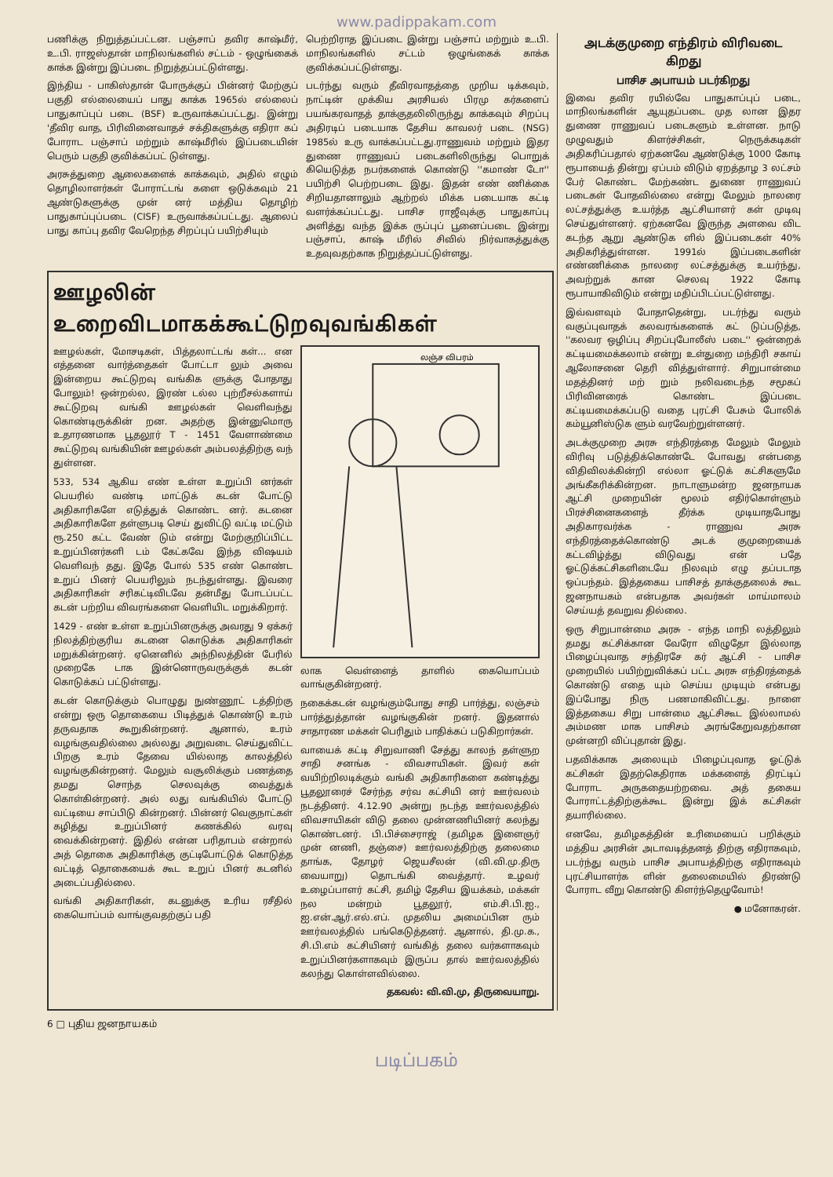www.padippakam.com
பணிக்கு நிறுத்தப்பட்டன. பஞ்சாப் தவிர காஷ்மீர், உ.பி. ராஜஸ்தான் மாநிலங்களில் சட்டம் - ஒழுங்கைக் காக்க இன்று இப்படை நிறுத்தப்பட்டுள்ளது.
இந்திய - பாகிஸ்தான் போருக்குப் பின்னர் மேற்குப் பகுதி எல்லையைப் பாது காக்க 1965ல் எல்லைப் பாதுகாப்புப் படை (BSF) உருவாக்கப்பட்டது. இன்று 'தீவிர வாத, பிரிவினைவாதச் சக்திகளுக்கு எதிரா கப் போராட பஞ்சாப் மற்றும் காஷ்மீரில் இப்படையின் பெரும் பகுதி குவிக்கப்பட் டுள்ளது.
அரசுத்துறை ஆலைகளைக் காக்கவும், அதில் எழும் தொழிலாளர்கள் போராட்டங் களை ஒடுக்கவும் 21 ஆண்டுகளுக்கு முன் னர் மத்திய தொழிற் பாதுகாப்புப்படை (CISF) உருவாக்கப்பட்டது. ஆலைப் பாது காப்பு தவிர வேறெந்த சிறப்புப் பயிற்சியும்
பெற்றிராத இப்படை இன்று பஞ்சாப் மற்றும் உ.பி. மாநிலங்களில் சட்டம் ஒழுங்கைக் காக்க குவிக்கப்பட்டுள்ளது.
படர்ந்து வரும் தீவிரவாதத்தை முறிய டிக்கவும், நாட்டின் முக்கிய அரசியல் பிரமு கர்களைப் பயங்கரவாதத் தாக்குதலிலிருந்து காக்கவும் சிறப்பு அதிரடிப் படையாக தேசிய காவலர் படை (NSG) 1985ல் உரு வாக்கப்பட்டது.ராணுவம் மற்றும் இதர துணை ராணுவப் படைகளிலிருந்து பொறுக் கியெடுத்த நபர்களைக் கொண்டு ''கமாண் டோ'' பயிற்சி பெற்றபடை இது. இதன் எண் ணிக்கை சிறியதானாலும் ஆற்றல் மிக்க படையாக கட்டி வளர்க்கப்பட்டது. பாசிச ராஜீவுக்கு பாதுகாப்பு அளித்து வந்த இக்க ருப்புப் பூனைப்படை இன்று பஞ்சாப், காஷ் மீரில் சிவில் நிர்வாகத்துக்கு உதவுவதற்காக நிறுத்தப்பட்டுள்ளது.
ஊழலின் உறைவிடமாகக்கூட்டுறவுவங்கிகள்
ஊழல்கள், மோசடிகள், பித்தலாட்டங் கள்... என எத்தனை வார்த்தைகள் போட்டா லும் அவை இன்றைய கூட்டுறவு வங்கிக ளுக்கு போதாது போலும்! ஒன்றல்ல, இரண் டல்ல புற்றீசல்களாய் கூட்டுறவு வங்கி ஊழல்கள் வெளிவந்து கொண்டிருக்கின் றன. அதற்கு இன்னுமொரு உதாரணமாக பூதலூர் T - 1451 வேளாண்மை கூட்டுறவு வங்கியின் ஊழல்கள் அம்பலத்திற்கு வந் துள்ளன.
533, 534 ஆகிய எண் உள்ள உறுப்பி னர்கள் பெயரில் வண்டி மாட்டுக் கடன் போட்டு அதிகாரிகளே எடுத்துக் கொண்ட னர். கடனை அதிகாரிகளே தள்ளுபடி செய் துவிட்டு வட்டி மட்டும் ரூ.250 கட்ட வேண் டும் என்று மேற்குறிப்பிட்ட உறுப்பினர்களி டம் கேட்கவே இந்த விஷயம் வெளிவந் தது. இதே போல் 535 எண் கொண்ட உறுப் பினர் பெயரிலும் நடந்துள்ளது. இவரை அதிகாரிகள் சரிகட்டிவிடவே தன்மீது போடப்பட்ட கடன் பற்றிய விவரங்களை வெளியிட மறுக்கிறார்.
1429 - எண் உள்ள உறுப்பினருக்கு அவரது 9 ஏக்கர் நிலத்திற்குரிய கடனை கொடுக்க அதிகாரிகள் மறுக்கின்றனர். ஏனெனில் அந்நிலத்தின் பேரில் முறைகே டாக இன்னொருவருக்குக் கடன் கொடுக்கப் பட்டுள்ளது.
கடன் கொடுக்கும் பொழுது நுண்ணூட் டத்திற்கு என்று ஒரு தொகையை பிடித்துக் கொண்டு உரம் தருவதாக கூறுகின்றனர். ஆனால், உரம் வழங்குவதில்லை அல்லது அறுவடை செய்துவிட்ட பிறகு உரம் தேவை யில்லாத காலத்தில் வழங்குகின்றனர். மேலும் வசூலிக்கும் பணத்தை தமது சொந்த செலவுக்கு வைத்துக் கொள்கின்றனர். அல் லது வங்கியில் போட்டு வட்டியை சாப்பிடு கின்றனர். பின்னர் வெகுநாட்கள் கழித்து உறுப்பினர் கணக்கில் வரவு வைக்கின்றனர். இதில் என்ன பரிதாபம் என்றால் அத் தொகை அதிகாரிக்கு குட்டிபோட்டுக் கொடுத்த வட்டித் தொகையைக் கூட உறுப் பினர் கடனில் அடைப்பதில்லை.
வங்கி அதிகாரிகள், கடனுக்கு உரிய ரசீதில் கையொப்பம் வாங்குவதற்குப் பதி
லஞ்ச விபரம்
லாக வெள்ளைத் தாளில் கையொப்பம் வாங்குகின்றனர்.
நகைக்கடன் வழங்கும்போது சாதி பார்த்து, லஞ்சம் பார்த்துத்தான் வழங்குகின் றனர். இதனால் சாதாரண மக்கள் பெரிதும் பாதிக்கப் படுகிறார்கள்.
வாயைக் கட்டி சிறுவாணி சேத்து காலந் தள்ளுற சாதி சனங்க - விவசாயிகள். இவர் கள் வயிற்றிலடிக்கும் வங்கி அதிகாரிகளை கண்டித்து பூதலூரைச் சேர்ந்த சர்வ கட்சியி னர் ஊர்வலம் நடத்தினர். 4.12.90 அன்று நடந்த ஊர்வலத்தில் விவசாயிகள் விடு தலை முன்னணியினர் கலந்து கொண்டனர். பி.பிச்சைராஜ் (தமிழக இளைஞர் முன் னணி, தஞ்சை) ஊர்வலத்திற்கு தலைமை தாங்க, தோழர் ஜெயசீலன் (வி.வி.மு.திரு வையாறு) தொடங்கி வைத்தார். உழவர் உழைப்பாளர் கட்சி, தமிழ் தேசிய இயக்கம், மக்கள் நல மன்றம் பூதலூர், எம்.சி.பி.ஐ., ஐ.என்.ஆர்.எல்.எப். முதலிய அமைப்பின ரும் ஊர்வலத்தில் பங்கெடுத்தனர். ஆனால், தி.மு.க., சி.பி.எம் கட்சியினர் வங்கித் தலை வர்களாகவும் உறுப்பினர்களாகவும் இருப்ப தால் ஊர்வலத்தில் கலந்து கொள்ளவில்லை.
தகவல்: வி.வி.மு, திருவையாறு.
அடக்குமுறை எந்திரம் விரிவடை கிறது
பாசிச அபாயம் படர்கிறது
இவை தவிர ரயில்வே பாதுகாப்புப் படை, மாநிலங்களின் ஆயுதப்படை முத லான இதர துணை ராணுவப் படைகளும் உள்ளன. நாடு முழுவதும் கிளர்ச்சிகள், நெருக்கடிகள் அதிகரிப்பதால் ஏற்கனவே ஆண்டுக்கு 1000 கோடி ரூபாயைத் தின்று ஏப்பம் விடும் ஏறத்தாழ 3 லட்சம் பேர் கொண்ட மேற்கண்ட துணை ராணுவப் படைகள் போதவில்லை என்று மேலும் நாலரை லட்சத்துக்கு உயர்த்த ஆட்சியாளர் கள் முடிவு செய்துள்ளனர். ஏற்கனவே இருந்த அளவை விட கடந்த ஆறு ஆண்டுக ளில் இப்படைகள் 40% அதிகரித்துள்ளன. 1991ல் இப்படைகளின் எண்ணிக்கை நாலரை லட்சத்துக்கு உயர்ந்து, அவற்றுக் கான செலவு 1922 கோடி ரூபாயாகிவிடும் என்று மதிப்பிடப்பட்டுள்ளது.
இவ்வளவும் போதாதென்று, படர்ந்து வரும் வகுப்புவாதக் கலவரங்களைக் கட் டுப்படுத்த, ''கலவர ஒழிப்பு சிறப்புபோலீஸ் படை'' ஒன்றைக் கட்டியமைக்கலாம் என்று உள்துறை மந்திரி சகாய் ஆலோசனை தெரி வித்துள்ளார். சிறுபான்மை மதத்தினர் மற் றும் நலிவடைந்த சமூகப் பிரிவினரைக் கொண்ட இப்படை கட்டியமைக்கப்படு வதை புரட்சி பேசும் போலிக் கம்யூனிஸ்டுக ளும் வரவேற்றுள்ளனர்.
அடக்குமுறை அரசு எந்திரத்தை மேலும் மேலும் விரிவு படுத்திக்கொண்டே போவது என்பதை விதிவிலக்கின்றி எல்லா ஓட்டுக் கட்சிகளுமே அங்கீகரிக்கின்றன. நாடாளுமன்ற ஜனநாயக ஆட்சி முறையின் மூலம் எதிர்கொள்ளும் பிரச்சினைகளைத் தீர்க்க முடியாதபோது அதிகாரவர்க்க - ராணுவ அரசு எந்திரத்தைக்கொண்டு அடக் குமுறையைக் கட்டவிழ்த்து விடுவது என் பதே ஓட்டுக்கட்சிகளிடையே நிலவும் எழு தப்படாத ஒப்பந்தம். இத்தகைய பாசிசத் தாக்குதலைக் கூட ஜனநாயகம் என்பதாக அவர்கள் மாய்மாலம் செய்யத் தவறுவ தில்லை.
ஒரு சிறுபான்மை அரசு - எந்த மாநி லத்திலும் தமது கட்சிக்கான வேரோ விழுதோ இல்லாத பிழைப்புவாத சந்திரசே கர் ஆட்சி - பாசிச முறையில் பயிற்றுவிக்கப் பட்ட அரசு எந்திரத்தைக் கொண்டு எதை யும் செய்ய முடியும் என்பது இப்போது நிரு பணமாகிவிட்டது. நாளை இத்தகைய சிறு பான்மை ஆட்சிகூட இல்லாமல் அம்மண மாக பாசிசம் அரங்கேறுவதற்கான முன்னறி விப்புதான் இது.
பதவிக்காக அலையும் பிழைப்புவாத ஓட்டுக் கட்சிகள் இதற்கெதிராக மக்களைத் திரட்டிப் போராட அருகதையற்றவை. அத் தகைய போராட்டத்திற்குக்கூட இன்று இக் கட்சிகள் தயாரில்லை.
எனவே, தமிழகத்தின் உரிமையைப் பறிக்கும் மத்திய அரசின் அடாவடித்தனத் திற்கு எதிராகவும், படர்ந்து வரும் பாசிச அபாயத்திற்கு எதிராகவும் புரட்சியாளர்க ளின் தலைமையில் திரண்டு போராட வீறு கொண்டு கிளர்ந்தெழுவோம்!
● மனோகரன்.
6 □ புதிய ஜனநாயகம்
படிப்பகம்